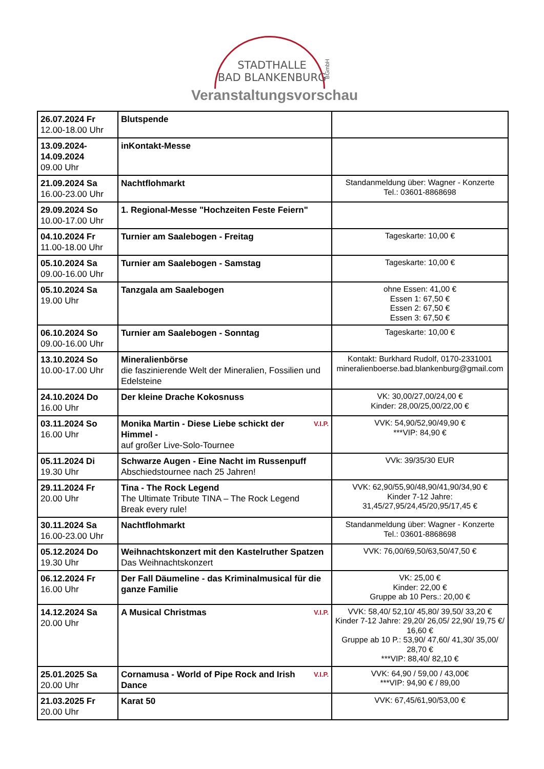STADTHALLE
BAD BLANKENBURG
BGmbH
Veranstaltungsvorschau
| 26.07.2024 Fr 12.00-18.00 Uhr | Blutspende | |
| 13.09.2024- 14.09.2024 09.00 Uhr | inKontakt-Messe | |
| 21.09.2024 Sa 16.00-23.00 Uhr | Nachtflohmarkt | Standanmeldung über: Wagner - Konzerte Tel.: 03601-8868698 |
| 29.09.2024 So 10.00-17.00 Uhr | 1. Regional-Messe "Hochzeiten Feste Feiern" | |
| 04.10.2024 Fr 11.00-18.00 Uhr | Turnier am Saalebogen - Freitag | Tageskarte: 10,00 € |
| 05.10.2024 Sa 09.00-16.00 Uhr | Turnier am Saalebogen - Samstag | Tageskarte: 10,00 € |
| 05.10.2024 Sa 19.00 Uhr | Tanzgala am Saalebogen | ohne Essen: 41,00 € Essen 1: 67,50 € Essen 2: 67,50 € Essen 3: 67,50 € |
| 06.10.2024 So 09.00-16.00 Uhr | Turnier am Saalebogen - Sonntag | Tageskarte: 10,00 € |
| 13.10.2024 So 10.00-17.00 Uhr | Mineralienbörse die faszinierende Welt der Mineralien, Fossilien und Edelsteine | Kontakt: Burkhard Rudolf, 0170-2331001 mineralienboerse.bad.blankenburg@gmail.com |
| 24.10.2024 Do 16.00 Uhr | Der kleine Drache Kokosnuss | VK: 30,00/27,00/24,00 € Kinder: 28,00/25,00/22,00 € |
| 03.11.2024 So 16.00 Uhr | V.I.P. Monika Martin - Diese Liebe schickt der Himmel - auf großer Live-Solo-Tournee | VVK: 54,90/52,90/49,90 € ***VIP: 84,90 € |
| 05.11.2024 Di 19.30 Uhr | Schwarze Augen - Eine Nacht im Russenpuff Abschiedstournee nach 25 Jahren! | VVk: 39/35/30 EUR |
| 29.11.2024 Fr 20.00 Uhr | Tina - The Rock Legend The Ultimate Tribute TINA – The Rock Legend Break every rule! | VVK: 62,90/55,90/48,90/41,90/34,90 € Kinder 7-12 Jahre: 31,45/27,95/24,45/20,95/17,45 € |
| 30.11.2024 Sa 16.00-23.00 Uhr | Nachtflohmarkt | Standanmeldung über: Wagner - Konzerte Tel.: 03601-8868698 |
| 05.12.2024 Do 19.30 Uhr | Weihnachtskonzert mit den Kastelruther Spatzen Das Weihnachtskonzert | VVK: 76,00/69,50/63,50/47,50 € |
| 06.12.2024 Fr 16.00 Uhr | Der Fall Däumeline - das Kriminalmusical für die ganze Familie | VK: 25,00 € Kinder: 22,00 € Gruppe ab 10 Pers.: 20,00 € |
| 14.12.2024 Sa 20.00 Uhr | V.I.P. A Musical Christmas | VVK: 58,40/ 52,10/ 45,80/ 39,50/ 33,20 € Kinder 7-12 Jahre: 29,20/ 26,05/ 22,90/ 19,75 €/ 16,60 € Gruppe ab 10 P.: 53,90/ 47,60/ 41,30/ 35,00/ 28,70 € ***VIP: 88,40/ 82,10 € |
| 25.01.2025 Sa 20.00 Uhr | V.I.P. Cornamusa - World of Pipe Rock and Irish Dance | VVK: 64,90 / 59,00 / 43,00€ ***VIP: 94,90 € / 89,00 |
| 21.03.2025 Fr 20.00 Uhr | Karat 50 | VVK: 67,45/61,90/53,00 € |